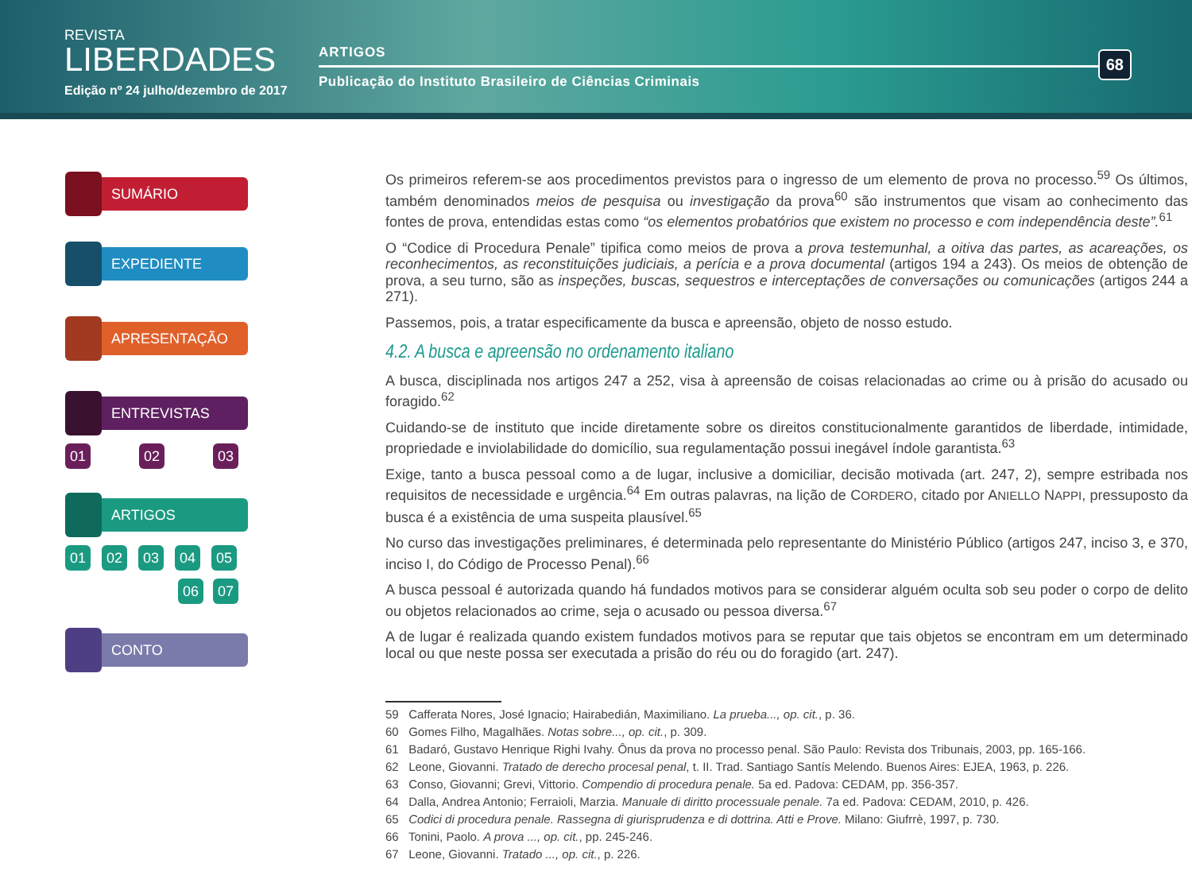REVISTA
LIBERDADES
Edição nº 24 julho/dezembro de 2017
ARTIGOS
Publicação do Instituto Brasileiro de Ciências Criminais
68
SUMÁRIO
EXPEDIENTE
APRESENTAÇÃO
ENTREVISTAS
01 02 03
ARTIGOS
01 02 03 04 05
06 07
CONTO
Os primeiros referem-se aos procedimentos previstos para o ingresso de um elemento de prova no processo.<sup>59</sup> Os últimos, também denominados meios de pesquisa ou investigação da prova<sup>60</sup> são instrumentos que visam ao conhecimento das fontes de prova, entendidas estas como “os elementos probatórios que existem no processo e com independência deste”.<sup>61</sup>
O “Codice di Procedura Penale” tipifica como meios de prova a prova testemunhal, a oitiva das partes, as acareações, os reconhecimentos, as reconstituições judiciais, a perícia e a prova documental (artigos 194 a 243). Os meios de obtenção de prova, a seu turno, são as inspeções, buscas, sequestros e interceptações de conversações ou comunicações (artigos 244 a 271).
Passemos, pois, a tratar especificamente da busca e apreensão, objeto de nosso estudo.
4.2. A busca e apreensão no ordenamento italiano
A busca, disciplinada nos artigos 247 a 252, visa à apreensão de coisas relacionadas ao crime ou à prisão do acusado ou foragido.<sup>62</sup>
Cuidando-se de instituto que incide diretamente sobre os direitos constitucionalmente garantidos de liberdade, intimidade, propriedade e inviolabilidade do domicílio, sua regulamentação possui inegável índole garantista.<sup>63</sup>
Exige, tanto a busca pessoal como a de lugar, inclusive a domiciliar, decisão motivada (art. 247, 2), sempre estribada nos requisitos de necessidade e urgência.<sup>64</sup> Em outras palavras, na lição de CORDERO, citado por ANIELLO NAPPI, pressuposto da busca é a existência de uma suspeita plausível.<sup>65</sup>
No curso das investigações preliminares, é determinada pelo representante do Ministério Público (artigos 247, inciso 3, e 370, inciso I, do Código de Processo Penal).<sup>66</sup>
A busca pessoal é autorizada quando há fundados motivos para se considerar alguém oculta sob seu poder o corpo de delito ou objetos relacionados ao crime, seja o acusado ou pessoa diversa.<sup>67</sup>
A de lugar é realizada quando existem fundados motivos para se reputar que tais objetos se encontram em um determinado local ou que neste possa ser executada a prisão do réu ou do foragido (art. 247).
59 Cafferata Nores, José Ignacio; Hairabedián, Maximiliano. La prueba..., op. cit., p. 36.
60 Gomes Filho, Magalhães. Notas sobre..., op. cit., p. 309.
61 Badaró, Gustavo Henrique Righi Ivahy. Ônus da prova no processo penal. São Paulo: Revista dos Tribunais, 2003, pp. 165-166.
62 Leone, Giovanni. Tratado de derecho procesal penal, t. II. Trad. Santiago Santís Melendo. Buenos Aires: EJEA, 1963, p. 226.
63 Conso, Giovanni; Grevi, Vittorio. Compendio di procedura penale. 5a ed. Padova: CEDAM, pp. 356-357.
64 Dalla, Andrea Antonio; Ferraioli, Marzia. Manuale di diritto processuale penale. 7a ed. Padova: CEDAM, 2010, p. 426.
65 Codici di procedura penale. Rassegna di giurisprudenza e di dottrina. Atti e Prove. Milano: Giufrrè, 1997, p. 730.
66 Tonini, Paolo. A prova ..., op. cit., pp. 245-246.
67 Leone, Giovanni. Tratado ..., op. cit., p. 226.